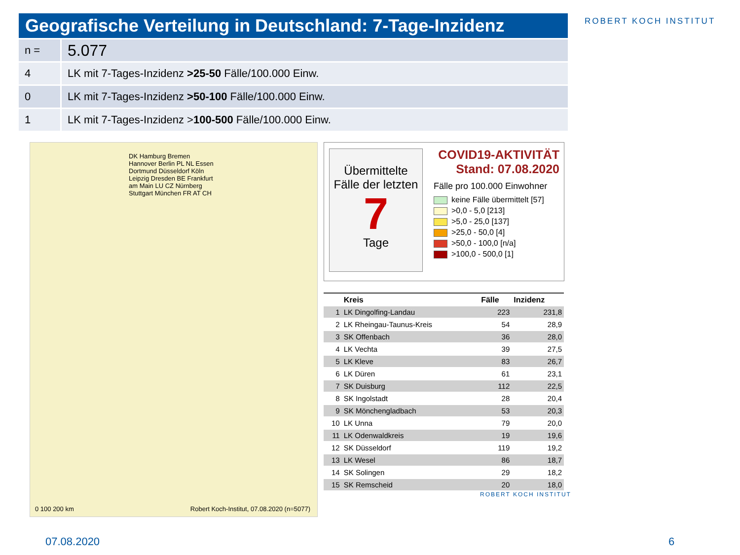Geografische Verteilung in Deutschland: 7-Tage-Inzidenz
ROBERT KOCH INSTITUT
| n = | 5.077 |
| 4 | LK mit 7-Tages-Inzidenz >25-50 Fälle/100.000 Einw. |
| 0 | LK mit 7-Tages-Inzidenz >50-100 Fälle/100.000 Einw. |
| 1 | LK mit 7-Tages-Inzidenz > 100-500 Fälle/100.000 Einw. |
DK Hamburg Bremen Hannover Berlin PL NL Essen Dortmund Düsseldorf Köln Leipzig Dresden BE Frankfurt am Main LU CZ Nürnberg Stuttgart München FR AT CH
0 100 200 km
Robert Koch-Institut, 07.08.2020 (n=5077)
Übermittelte Fälle der letzten
7
Tage
COVID19-AKTIVITÄT
Stand: 07.08.2020
Fälle pro 100.000 Einwohner
keine Fälle übermittelt [57]
>0,0 - 5,0 [213]
>5,0 - 25,0 [137]
>25,0 - 50,0 [4]
>50,0 - 100,0 [n/a]
>100,0 - 500,0 [1]
| | Kreis | Fälle | Inzidenz |
| --- | --- | --- | --- |
| 1 | LK Dingolfing-Landau | 223 | 231,8 |
| 2 | LK Rheingau-Taunus-Kreis | 54 | 28,9 |
| 3 | SK Offenbach | 36 | 28,0 |
| 4 | LK Vechta | 39 | 27,5 |
| 5 | LK Kleve | 83 | 26,7 |
| 6 | LK Düren | 61 | 23,1 |
| 7 | SK Duisburg | 112 | 22,5 |
| 8 | SK Ingolstadt | 28 | 20,4 |
| 9 | SK Mönchengladbach | 53 | 20,3 |
| 10 | LK Unna | 79 | 20,0 |
| 11 | LK Odenwaldkreis | 19 | 19,6 |
| 12 | SK Düsseldorf | 119 | 19,2 |
| 13 | LK Wesel | 86 | 18,7 |
| 14 | SK Solingen | 29 | 18,2 |
| 15 | SK Remscheid | 20 | 18,0 |
ROBERT KOCH INSTITUT
07.08.2020 6